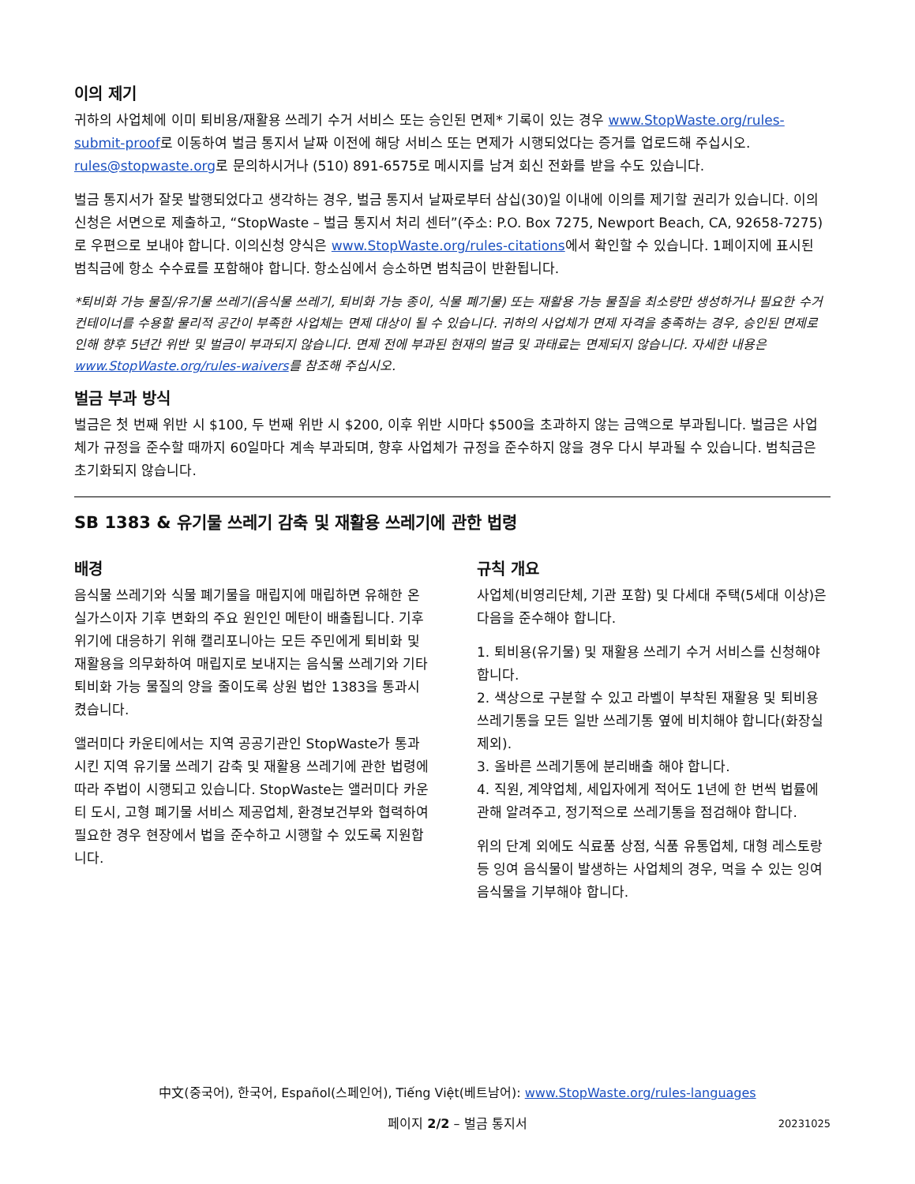이의 제기
귀하의 사업체에 이미 퇴비용/재활용 쓰레기 수거 서비스 또는 승인된 면제* 기록이 있는 경우 www.StopWaste.org/rules-submit-proof로 이동하여 벌금 통지서 날짜 이전에 해당 서비스 또는 면제가 시행되었다는 증거를 업로드해 주십시오. rules@stopwaste.org로 문의하시거나 (510) 891-6575로 메시지를 남겨 회신 전화를 받을 수도 있습니다.
벌금 통지서가 잘못 발행되었다고 생각하는 경우, 벌금 통지서 날짜로부터 삼십(30)일 이내에 이의를 제기할 권리가 있습니다. 이의 신청은 서면으로 제출하고, “StopWaste – 벌금 통지서 처리 센터”(주소: P.O. Box 7275, Newport Beach, CA, 92658-7275)로 우편으로 보내야 합니다. 이의신청 양식은 www.StopWaste.org/rules-citations에서 확인할 수 있습니다. 1페이지에 표시된 범칙금에 항소 수수료를 포함해야 합니다. 항소심에서 승소하면 범칙금이 반환됩니다.
*퇴비화 가능 물질/유기물 쓰레기(음식물 쓰레기, 퇴비화 가능 종이, 식물 폐기물) 또는 재활용 가능 물질을 최소량만 생성하거나 필요한 수거 컨테이너를 수용할 물리적 공간이 부족한 사업체는 면제 대상이 될 수 있습니다. 귀하의 사업체가 면제 자격을 충족하는 경우, 승인된 면제로 인해 향후 5년간 위반 및 벌금이 부과되지 않습니다. 면제 전에 부과된 현재의 벌금 및 과태료는 면제되지 않습니다. 자세한 내용은 www.StopWaste.org/rules-waivers를 참조해 주십시오.
벌금 부과 방식
벌금은 첫 번째 위반 시 $100, 두 번째 위반 시 $200, 이후 위반 시마다 $500을 초과하지 않는 금액으로 부과됩니다. 벌금은 사업체가 규정을 준수할 때까지 60일마다 계속 부과되며, 향후 사업체가 규정을 준수하지 않을 경우 다시 부과될 수 있습니다. 범칙금은 초기화되지 않습니다.
SB 1383 & 유기물 쓰레기 감축 및 재활용 쓰레기에 관한 법령
배경
음식물 쓰레기와 식물 폐기물을 매립지에 매립하면 유해한 온실가스이자 기후 변화의 주요 원인인 메탄이 배출됩니다. 기후 위기에 대응하기 위해 캘리포니아는 모든 주민에게 퇴비화 및 재활용을 의무화하여 매립지로 보내지는 음식물 쓰레기와 기타 퇴비화 가능 물질의 양을 줄이도록 상원 법안 1383을 통과시켰습니다.
앨러미다 카운티에서는 지역 공공기관인 StopWaste가 통과시킨 지역 유기물 쓰레기 감축 및 재활용 쓰레기에 관한 법령에 따라 주법이 시행되고 있습니다. StopWaste는 앨러미다 카운티 도시, 고형 폐기물 서비스 제공업체, 환경보건부와 협력하여 필요한 경우 현장에서 법을 준수하고 시행할 수 있도록 지원합니다.
규칙 개요
사업체(비영리단체, 기관 포함) 및 다세대 주택(5세대 이상)은 다음을 준수해야 합니다.
1. 퇴비용(유기물) 및 재활용 쓰레기 수거 서비스를 신청해야 합니다.
2. 색상으로 구분할 수 있고 라벨이 부착된 재활용 및 퇴비용 쓰레기통을 모든 일반 쓰레기통 옆에 비치해야 합니다(화장실 제외).
3. 올바른 쓰레기통에 분리배출 해야 합니다.
4. 직원, 계약업체, 세입자에게 적어도 1년에 한 번씩 법률에 관해 알려주고, 정기적으로 쓰레기통을 점검해야 합니다.
위의 단계 외에도 식료품 상점, 식품 유통업체, 대형 레스토랑 등 잉여 음식물이 발생하는 사업체의 경우, 먹을 수 있는 잉여 음식물을 기부해야 합니다.
中文(중국어), 한국어, Español(스페인어), Tiếng Việt(베트남어): www.StopWaste.org/rules-languages
페이지 2/2 – 벌금 통지서 20231025